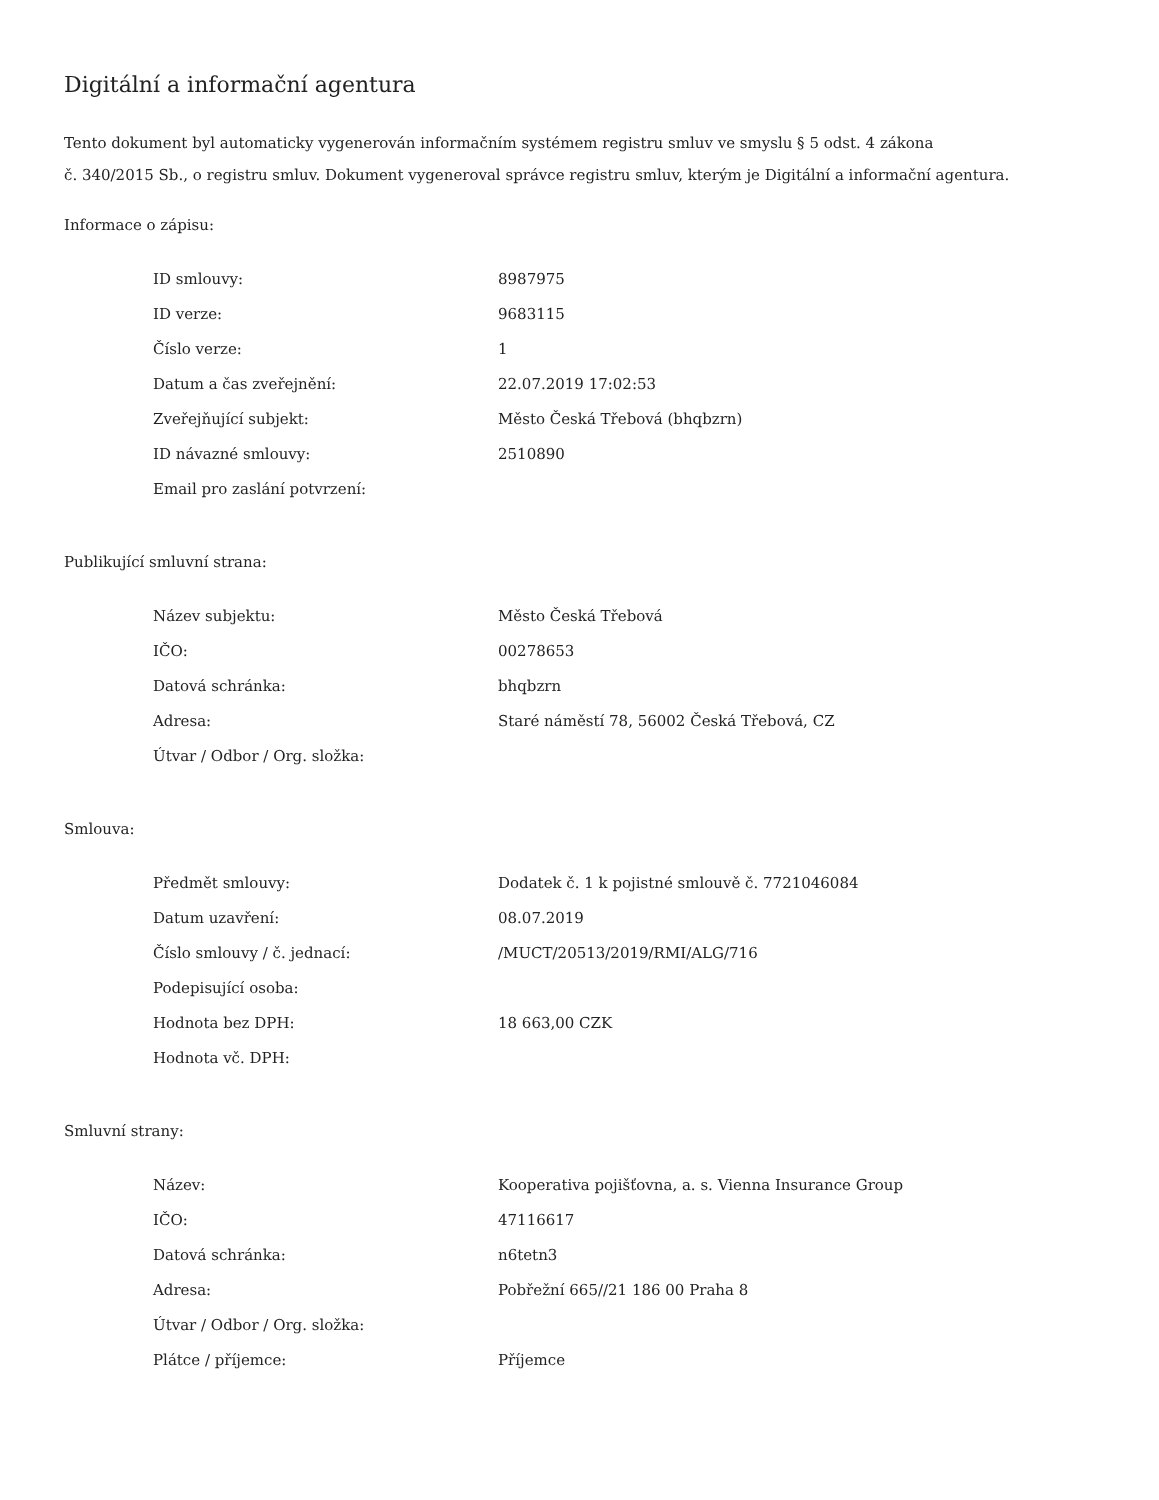Digitální a informační agentura
Tento dokument byl automaticky vygenerován informačním systémem registru smluv ve smyslu § 5 odst. 4 zákona
č. 340/2015 Sb., o registru smluv. Dokument vygeneroval správce registru smluv, kterým je Digitální a informační agentura.
Informace o zápisu:
| ID smlouvy: | 8987975 |
| ID verze: | 9683115 |
| Číslo verze: | 1 |
| Datum a čas zveřejnění: | 22.07.2019 17:02:53 |
| Zveřejňující subjekt: | Město Česká Třebová (bhqbzrn) |
| ID návazné smlouvy: | 2510890 |
| Email pro zaslání potvrzení: | |
Publikující smluvní strana:
| Název subjektu: | Město Česká Třebová |
| IČO: | 00278653 |
| Datová schránka: | bhqbzrn |
| Adresa: | Staré náměstí 78, 56002 Česká Třebová, CZ |
| Útvar / Odbor / Org. složka: | |
Smlouva:
| Předmět smlouvy: | Dodatek č. 1 k pojistné smlouvě č. 7721046084 |
| Datum uzavření: | 08.07.2019 |
| Číslo smlouvy / č. jednací: | /MUCT/20513/2019/RMI/ALG/716 |
| Podepisující osoba: | |
| Hodnota bez DPH: | 18 663,00 CZK |
| Hodnota vč. DPH: | |
Smluvní strany:
| Název: | Kooperativa pojišťovna, a. s. Vienna Insurance Group |
| IČO: | 47116617 |
| Datová schránka: | n6tetn3 |
| Adresa: | Pobřežní 665//21 186 00 Praha 8 |
| Útvar / Odbor / Org. složka: | |
| Plátce / příjemce: | Příjemce |